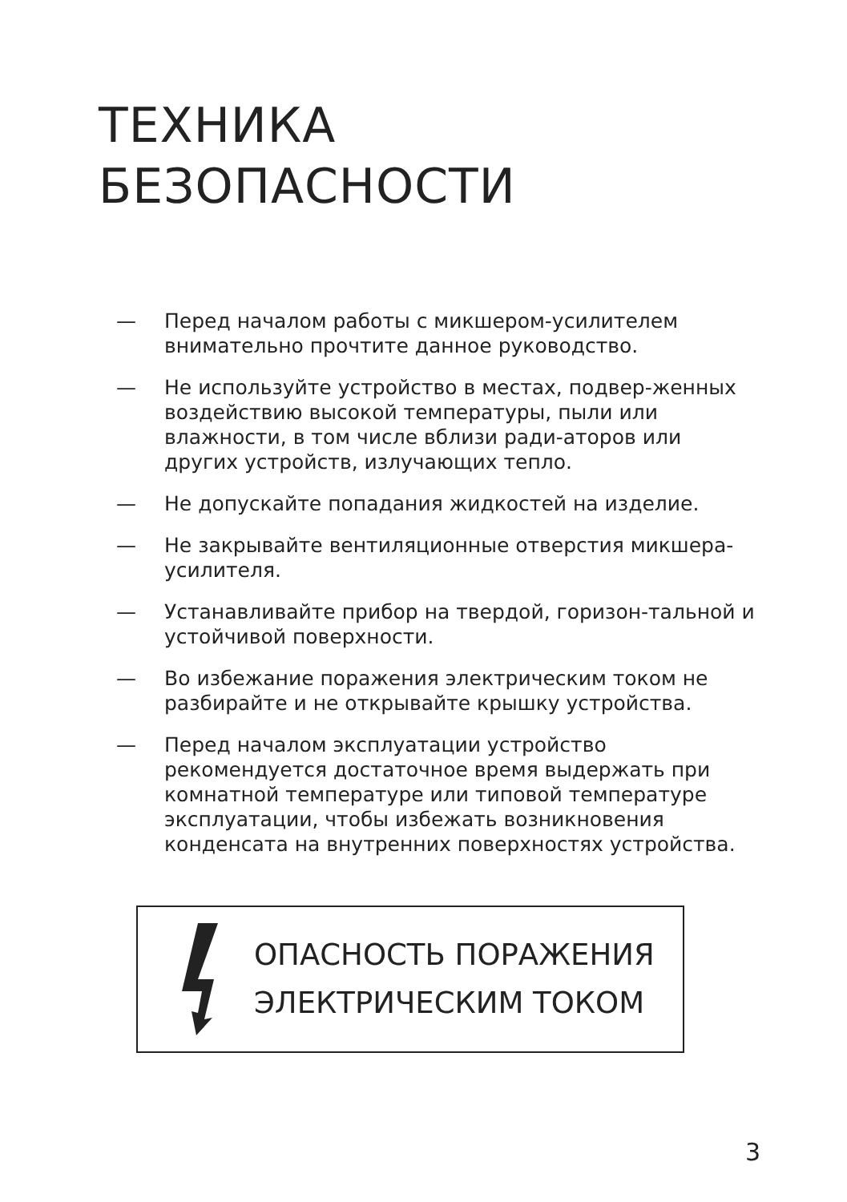ТЕХНИКА
БЕЗОПАСНОСТИ
— Перед началом работы с микшером-усилителем внимательно прочтите данное руководство.
— Не используйте устройство в местах, подвер-женных воздействию высокой температуры, пыли или влажности, в том числе вблизи ради-аторов или других устройств, излучающих тепло.
— Не допускайте попадания жидкостей на изделие.
— Не закрывайте вентиляционные отверстия микшера-усилителя.
— Устанавливайте прибор на твердой, горизон-тальной и устойчивой поверхности.
— Во избежание поражения электрическим током не разбирайте и не открывайте крышку устройства.
— Перед началом эксплуатации устройство рекомендуется достаточное время выдержать при комнатной температуре или типовой температуре эксплуатации, чтобы избежать возникновения конденсата на внутренних поверхностях устройства.
ОПАСНОСТЬ ПОРАЖЕНИЯ
ЭЛЕКТРИЧЕСКИМ ТОКОМ
3